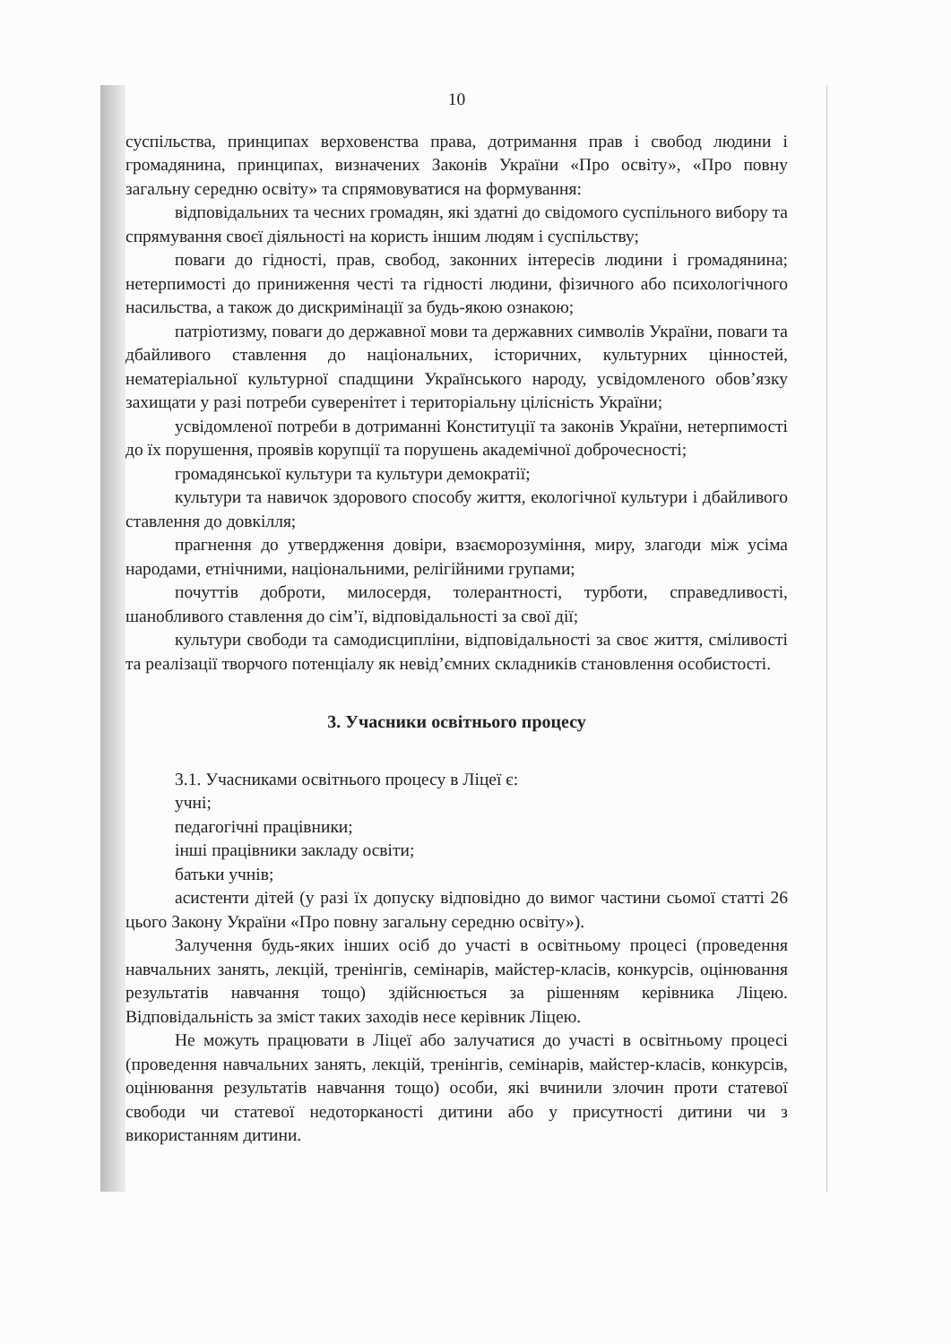10
суспільства, принципах верховенства права, дотримання прав і свобод людини і громадянина, принципах, визначених Законів України «Про освіту», «Про повну загальну середню освіту» та спрямовуватися на формування:
відповідальних та чесних громадян, які здатні до свідомого суспільного вибору та спрямування своєї діяльності на користь іншим людям і суспільству;
поваги до гідності, прав, свобод, законних інтересів людини і громадянина; нетерпимості до приниження честі та гідності людини, фізичного або психологічного насильства, а також до дискримінації за будь-якою ознакою;
патріотизму, поваги до державної мови та державних символів України, поваги та дбайливого ставлення до національних, історичних, культурних цінностей, нематеріальної культурної спадщини Українського народу, усвідомленого обов’язку захищати у разі потреби суверенітет і територіальну цілісність України;
усвідомленої потреби в дотриманні Конституції та законів України, нетерпимості до їх порушення, проявів корупції та порушень академічної доброчесності;
громадянської культури та культури демократії;
культури та навичок здорового способу життя, екологічної культури і дбайливого ставлення до довкілля;
прагнення до утвердження довіри, взаєморозуміння, миру, злагоди між усіма народами, етнічними, національними, релігійними групами;
почуттів доброти, милосердя, толерантності, турботи, справедливості, шанобливого ставлення до сім’ї, відповідальності за свої дії;
культури свободи та самодисципліни, відповідальності за своє життя, сміливості та реалізації творчого потенціалу як невід’ємних складників становлення особистості.
3. Учасники освітнього процесу
3.1. Учасниками освітнього процесу в Ліцеї є:
учні;
педагогічні працівники;
інші працівники закладу освіти;
батьки учнів;
асистенти дітей (у разі їх допуску відповідно до вимог частини сьомої статті 26 цього Закону України «Про повну загальну середню освіту»).
Залучення будь-яких інших осіб до участі в освітньому процесі (проведення навчальних занять, лекцій, тренінгів, семінарів, майстер-класів, конкурсів, оцінювання результатів навчання тощо) здійснюється за рішенням керівника Ліцею. Відповідальність за зміст таких заходів несе керівник Ліцею.
Не можуть працювати в Ліцеї або залучатися до участі в освітньому процесі (проведення навчальних занять, лекцій, тренінгів, семінарів, майстер-класів, конкурсів, оцінювання результатів навчання тощо) особи, які вчинили злочин проти статевої свободи чи статевої недоторканості дитини або у присутності дитини чи з використанням дитини.